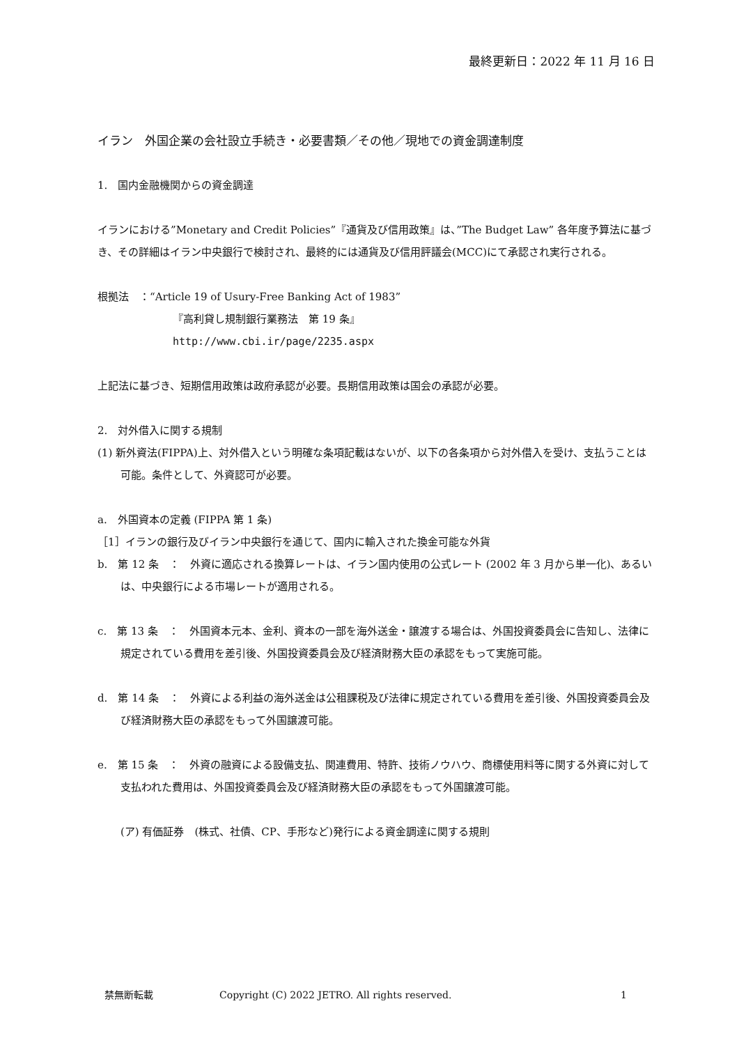最終更新日：2022 年 11 月 16 日
イラン　外国企業の会社設立手続き・必要書類／その他／現地での資金調達制度
1.　国内金融機関からの資金調達
イランにおける”Monetary and Credit Policies”『通貨及び信用政策』は、”The Budget Law” 各年度予算法に基づき、その詳細はイラン中央銀行で検討され、最終的には通貨及び信用評議会(MCC)にて承認され実行される。
根拠法　：“Article 19 of Usury-Free Banking Act of 1983”
『高利貸し規制銀行業務法　第 19 条』
http://www.cbi.ir/page/2235.aspx
上記法に基づき、短期信用政策は政府承認が必要。長期信用政策は国会の承認が必要。
2.　対外借入に関する規制
(1) 新外資法(FIPPA)上、対外借入という明確な条項記載はないが、以下の各条項から対外借入を受け、支払うことは可能。条件として、外資認可が必要。
a.　外国資本の定義 (FIPPA 第 1 条)
［1］イランの銀行及びイラン中央銀行を通じて、国内に輸入された換金可能な外貨
b.　第 12 条　：　外資に適応される換算レートは、イラン国内使用の公式レート (2002 年 3 月から単一化)、あるいは、中央銀行による市場レートが適用される。
c.　第 13 条　：　外国資本元本、金利、資本の一部を海外送金・譲渡する場合は、外国投資委員会に告知し、法律に規定されている費用を差引後、外国投資委員会及び経済財務大臣の承認をもって実施可能。
d.　第 14 条　：　外資による利益の海外送金は公租課税及び法律に規定されている費用を差引後、外国投資委員会及び経済財務大臣の承認をもって外国譲渡可能。
e.　第 15 条　：　外資の融資による設備支払、関連費用、特許、技術ノウハウ、商標使用料等に関する外資に対して支払われた費用は、外国投資委員会及び経済財務大臣の承認をもって外国譲渡可能。
(ア) 有価証券　(株式、社債、CP、手形など)発行による資金調達に関する規則
禁無断転載 Copyright (C) 2022 JETRO. All rights reserved. 1